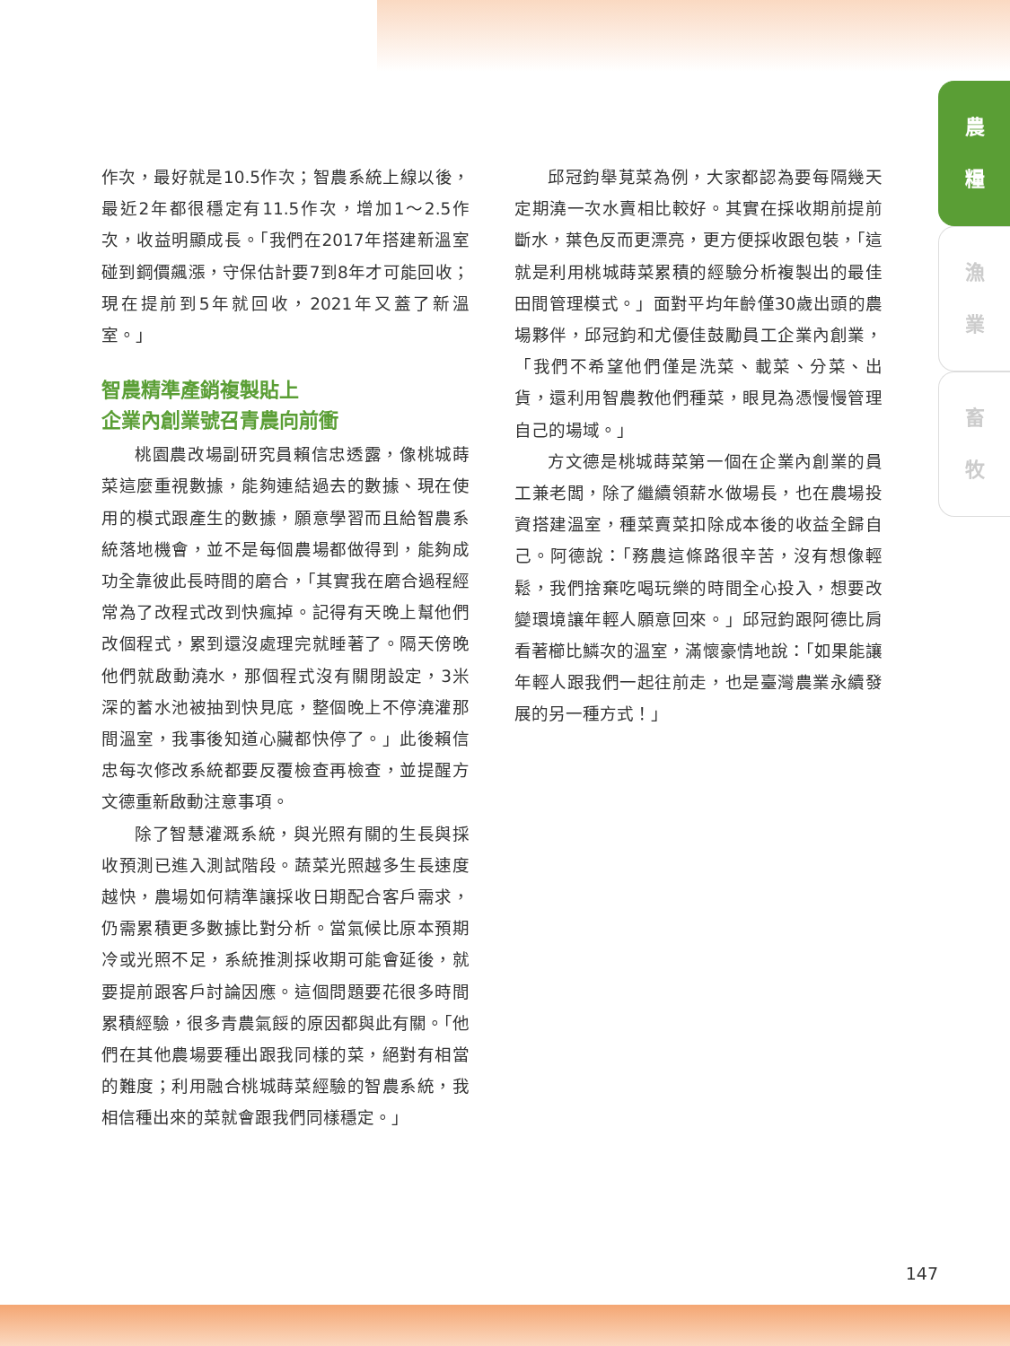農
糧
漁
業
畜
牧
作次，最好就是10.5作次；智農系統上線以後，最近2年都很穩定有11.5作次，增加1～2.5作次，收益明顯成長。「我們在2017年搭建新溫室碰到鋼價飆漲，守保估計要7到8年才可能回收；現在提前到5年就回收，2021年又蓋了新溫室。」
智農精準產銷複製貼上
企業內創業號召青農向前衝
桃園農改場副研究員賴信忠透露，像桃城蒔菜這麼重視數據，能夠連結過去的數據、現在使用的模式跟產生的數據，願意學習而且給智農系統落地機會，並不是每個農場都做得到，能夠成功全靠彼此長時間的磨合，「其實我在磨合過程經常為了改程式改到快瘋掉。記得有天晚上幫他們改個程式，累到還沒處理完就睡著了。隔天傍晚他們就啟動澆水，那個程式沒有關閉設定，3米深的蓄水池被抽到快見底，整個晚上不停澆灌那間溫室，我事後知道心臟都快停了。」此後賴信忠每次修改系統都要反覆檢查再檢查，並提醒方文德重新啟動注意事項。
除了智慧灌溉系統，與光照有關的生長與採收預測已進入測試階段。蔬菜光照越多生長速度越快，農場如何精準讓採收日期配合客戶需求，仍需累積更多數據比對分析。當氣候比原本預期冷或光照不足，系統推測採收期可能會延後，就要提前跟客戶討論因應。這個問題要花很多時間累積經驗，很多青農氣餒的原因都與此有關。「他們在其他農場要種出跟我同樣的菜，絕對有相當的難度；利用融合桃城蒔菜經驗的智農系統，我相信種出來的菜就會跟我們同樣穩定。」
邱冠鈞舉莧菜為例，大家都認為要每隔幾天定期澆一次水賣相比較好。其實在採收期前提前斷水，葉色反而更漂亮，更方便採收跟包裝，「這就是利用桃城蒔菜累積的經驗分析複製出的最佳田間管理模式。」面對平均年齡僅30歲出頭的農場夥伴，邱冠鈞和尤優佳鼓勵員工企業內創業，「我們不希望他們僅是洗菜、載菜、分菜、出貨，還利用智農教他們種菜，眼見為憑慢慢管理自己的場域。」
方文德是桃城蒔菜第一個在企業內創業的員工兼老闆，除了繼續領薪水做場長，也在農場投資搭建溫室，種菜賣菜扣除成本後的收益全歸自己。阿德說：「務農這條路很辛苦，沒有想像輕鬆，我們捨棄吃喝玩樂的時間全心投入，想要改變環境讓年輕人願意回來。」邱冠鈞跟阿德比肩看著櫛比鱗次的溫室，滿懷豪情地說：「如果能讓年輕人跟我們一起往前走，也是臺灣農業永續發展的另一種方式！」
147